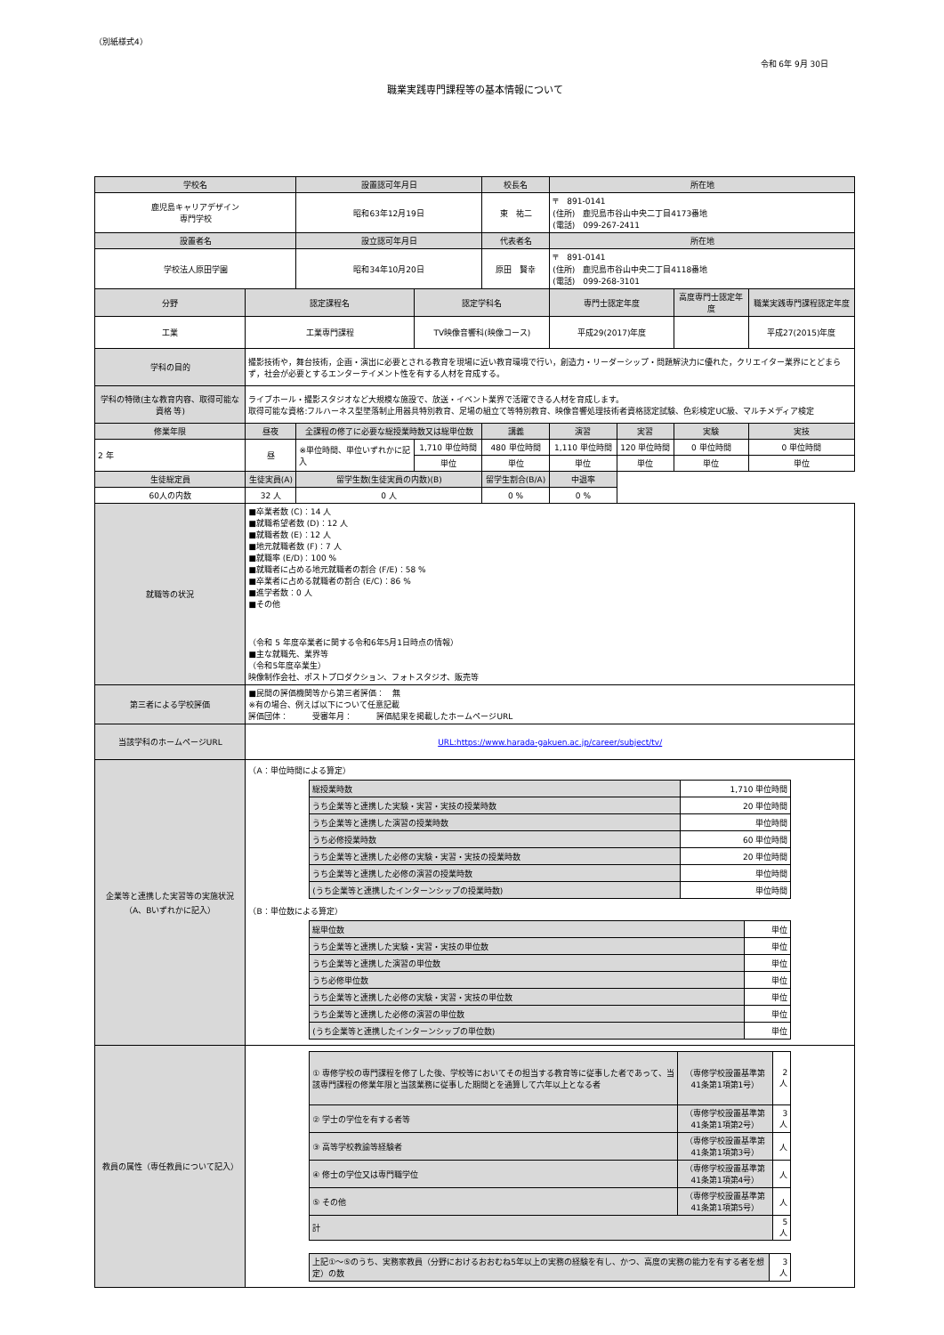（別紙様式4）
令和 6年 9月 30日
職業実践専門課程等の基本情報について
| 学校名 | | 設置認可年月日 | | 校長名 | 所在地 | | | | |
| --- | --- | --- | --- | --- | --- | --- | --- | --- | --- |
| 鹿児島キャリアデザイン 専門学校 | | 昭和63年12月19日 | | 東 祐二 | 〒 891-0141 (住所) 鹿児島市谷山中央二丁目4173番地 (電話) 099-267-2411 | | | | |
| 設置者名 | | 設立認可年月日 | | 代表者名 | 所在地 | | | | |
| 学校法人原田学園 | | 昭和34年10月20日 | | 原田 賢幸 | 〒 891-0141 (住所) 鹿児島市谷山中央二丁目4118番地 (電話) 099-268-3101 | | | | |
| 分野 | 認定課程名 | | 認定学科名 | | 専門士認定年度 | | 高度専門士認定年度 | | 職業実践専門課程認定年度 |
| 工業 | 工業専門課程 | | TV映像音響科(映像コース) | | 平成29(2017)年度 | | | | 平成27(2015)年度 |
| 学科の目的 | 撮影技術や，舞台技術，企画・演出に必要とされる教育を現場に近い教育環境で行い，創造力・リーダーシップ・問題解決力に優れた，クリエイター業界にとどまらず，社会が必要とするエンターテイメント性を有する人材を育成する。 | | | | | | | | |
| 学科の特徴(主な教育内容、取得可能な資格 等) | ライブホール・撮影スタジオなど大規模な施設で、放送・イベント業界で活躍できる人材を育成します。 取得可能な資格:フルハーネス型墜落制止用器具特別教育、足場の組立て等特別教育、映像音響処理技術者資格認定試験、色彩検定UC級、マルチメディア検定 | | | | | | | | |
| 修業年限 | 昼夜 | 全課程の修了に必要な総授業時数又は総単位数 | | 講義 | 演習 | 実習 | 実験 | 実技 | |
| 2 年 | 昼 | ※単位時間、単位いずれかに記入 | 1,710 単位時間 | 480 単位時間 | 1,110 単位時間 | 120 単位時間 | 0 単位時間 | 0 単位時間 | |
| | | | 単位 | 単位 | 単位 | 単位 | 単位 | 単位 | |
| 生徒総定員 | 生徒実員(A) | 留学生数(生徒実員の内数)(B) | | 留学生割合(B/A) | 中退率 | | | | |
| 60人の内数 | 32 人 | 0 人 | | 0 % | 0 % | | | | |
| 就職等の状況 | ■卒業者数 (C)：14 人 ■就職希望者数 (D)：12 人 ■就職者数 (E)：12 人 ■地元就職者数 (F)：7 人 ■就職率 (E/D)：100 % ■就職者に占める地元就職者の割合 (F/E)：58 % ■卒業者に占める就職者の割合 (E/C)：86 % ■進学者数：0 人 ■その他 （令和 5 年度卒業者に関する令和6年5月1日時点の情報） ■主な就職先、業界等 （令和5年度卒業生） 映像制作会社、ポストプロダクション、フォトスタジオ、販売等 | | | | | | | | |
| 第三者による学校評価 | ■民間の評価機関等から第三者評価： 無 ※有の場合、例えば以下について任意記載 評価団体： 受審年月： 評価結果を掲載したホームページURL | | | | | | | | |
| 当該学科のホームページURL | URL:https://www.harada-gakuen.ac.jp/career/subject/tv/ | | | | | | | | |
| 企業等と連携した実習等の実施状況（A、Bいずれかに記入） | （A：単位時間による算定） / 総授業時数 / 1,710 単位時間 / / うち企業等と連携した実験・実習・実技の授業時数 / 20 単位時間 / / うち企業等と連携した演習の授業時数 / 単位時間 / / うち必修授業時数 / 60 単位時間 / / うち企業等と連携した必修の実験・実習・実技の授業時数 / 20 単位時間 / / うち企業等と連携した必修の演習の授業時数 / 単位時間 / / (うち企業等と連携したインターンシップの授業時数) / 単位時間 / （B：単位数による算定） / 総単位数 / 単位 / / うち企業等と連携した実験・実習・実技の単位数 / 単位 / / うち企業等と連携した演習の単位数 / 単位 / / うち必修単位数 / 単位 / / うち企業等と連携した必修の実験・実習・実技の単位数 / 単位 / / うち企業等と連携した必修の演習の単位数 / 単位 / / (うち企業等と連携したインターンシップの単位数) / 単位 / | | | | | | | | |
| 教員の属性（専任教員について記入） | / ① 専修学校の専門課程を修了した後、学校等においてその担当する教育等に従事した者であって、当該専門課程の修業年限と当該業務に従事した期間とを通算して六年以上となる者 / （専修学校設置基準第41条第1項第1号） / 2 人 / / ② 学士の学位を有する者等 / （専修学校設置基準第41条第1項第2号） / 3 人 / / ③ 高等学校教諭等経験者 / （専修学校設置基準第41条第1項第3号） / 人 / / ④ 修士の学位又は専門職学位 / （専修学校設置基準第41条第1項第4号） / 人 / / ⑤ その他 / （専修学校設置基準第41条第1項第5号） / 人 / / 計 / / 5 人 / / 上記①～⑤のうち、実務家教員（分野におけるおおむね5年以上の実務の経験を有し、かつ、高度の実務の能力を有する者を想定）の数 / 3 人 / | | | | | | | | |